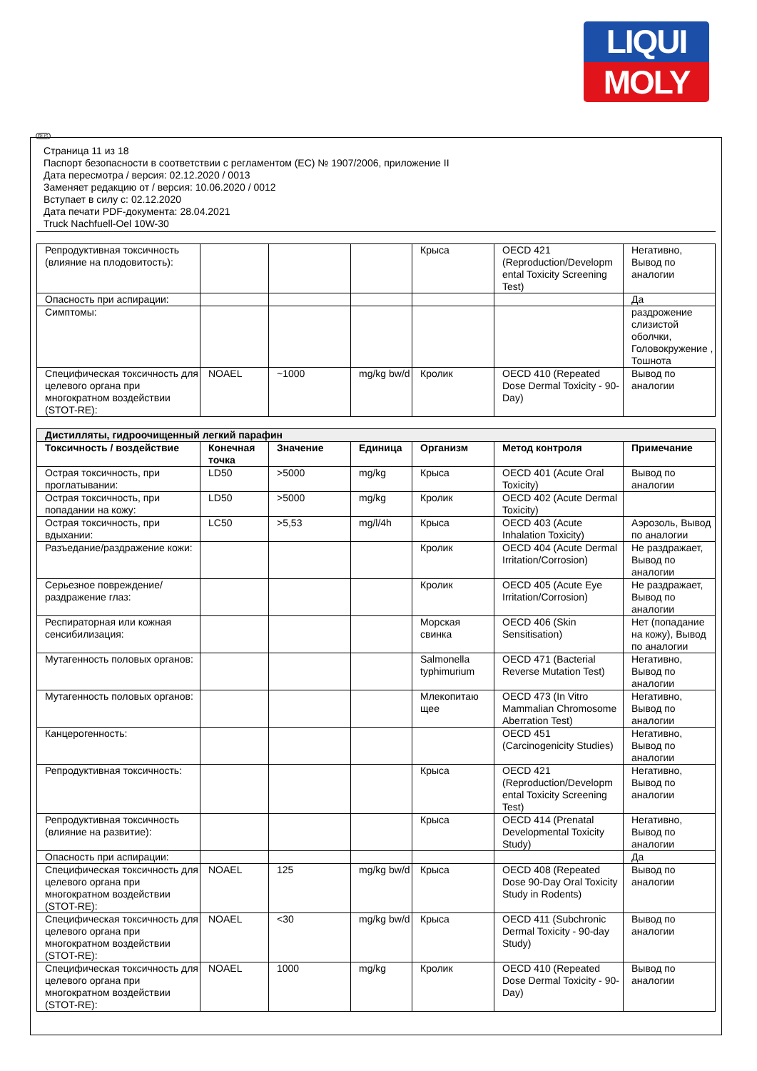LIQUI
MOLY
RUS
Страница 11 из 18
Паспорт безопасности в соответствии с регламентом (ЕС) № 1907/2006, приложение II
Дата пересмотра / версия: 02.12.2020 / 0013
Заменяет редакцию от / версия: 10.06.2020 / 0012
Вступает в силу с: 02.12.2020
Дата печати PDF-документа: 28.04.2021
Truck Nachfuell-Oel 10W-30
| Репродуктивная токсичность (влияние на плодовитость): | | | | Крыса | OECD 421 (Reproduction/Developm ental Toxicity Screening Test) | Негативно, Вывод по аналогии |
| Опасность при аспирации: | | | | | | Да |
| Симптомы: | | | | | | раздрожение слизистой оболчки, Головокружение , Тошнота |
| Специфическая токсичность для целевого органа при многократном воздействии (STOT-RE): | NOAEL | ~1000 | mg/kg bw/d | Кролик | OECD 410 (Repeated Dose Dermal Toxicity - 90-Day) | Вывод по аналогии |
| Дистилляты, гидроочищенный легкий парафин | | | | | | |
| Токсичность / воздействие | Конечная точка | Значение | Единица | Организм | Метод контроля | Примечание |
| Острая токсичность, при проглатывании: | LD50 | >5000 | mg/kg | Крыса | OECD 401 (Acute Oral Toxicity) | Вывод по аналогии |
| Острая токсичность, при попадании на кожу: | LD50 | >5000 | mg/kg | Кролик | OECD 402 (Acute Dermal Toxicity) | |
| Острая токсичность, при вдыхании: | LC50 | >5,53 | mg/l/4h | Крыса | OECD 403 (Acute Inhalation Toxicity) | Аэрозоль, Вывод по аналогии |
| Разъедание/раздражение кожи: | | | | Кролик | OECD 404 (Acute Dermal Irritation/Corrosion) | Не раздражает, Вывод по аналогии |
| Серьезное повреждение/раздражение глаз: | | | | Кролик | OECD 405 (Acute Eye Irritation/Corrosion) | Не раздражает, Вывод по аналогии |
| Респираторная или кожная сенсибилизация: | | | | Морская свинка | OECD 406 (Skin Sensitisation) | Нет (попадание на кожу), Вывод по аналогии |
| Мутагенность половых органов: | | | | Salmonella typhimurium | OECD 471 (Bacterial Reverse Mutation Test) | Негативно, Вывод по аналогии |
| Мутагенность половых органов: | | | | Млекопитаю щее | OECD 473 (In Vitro Mammalian Chromosome Aberration Test) | Негативно, Вывод по аналогии |
| Канцерогенность: | | | | | OECD 451 (Carcinogenicity Studies) | Негативно, Вывод по аналогии |
| Репродуктивная токсичность: | | | | Крыса | OECD 421 (Reproduction/Developm ental Toxicity Screening Test) | Негативно, Вывод по аналогии |
| Репродуктивная токсичность (влияние на развитие): | | | | Крыса | OECD 414 (Prenatal Developmental Toxicity Study) | Негативно, Вывод по аналогии |
| Опасность при аспирации: | | | | | | Да |
| Специфическая токсичность для целевого органа при многократном воздействии (STOT-RE): | NOAEL | 125 | mg/kg bw/d | Крыса | OECD 408 (Repeated Dose 90-Day Oral Toxicity Study in Rodents) | Вывод по аналогии |
| Специфическая токсичность для целевого органа при многократном воздействии (STOT-RE): | NOAEL | <30 | mg/kg bw/d | Крыса | OECD 411 (Subchronic Dermal Toxicity - 90-day Study) | Вывод по аналогии |
| Специфическая токсичность для целевого органа при многократном воздействии (STOT-RE): | NOAEL | 1000 | mg/kg | Кролик | OECD 410 (Repeated Dose Dermal Toxicity - 90-Day) | Вывод по аналогии |